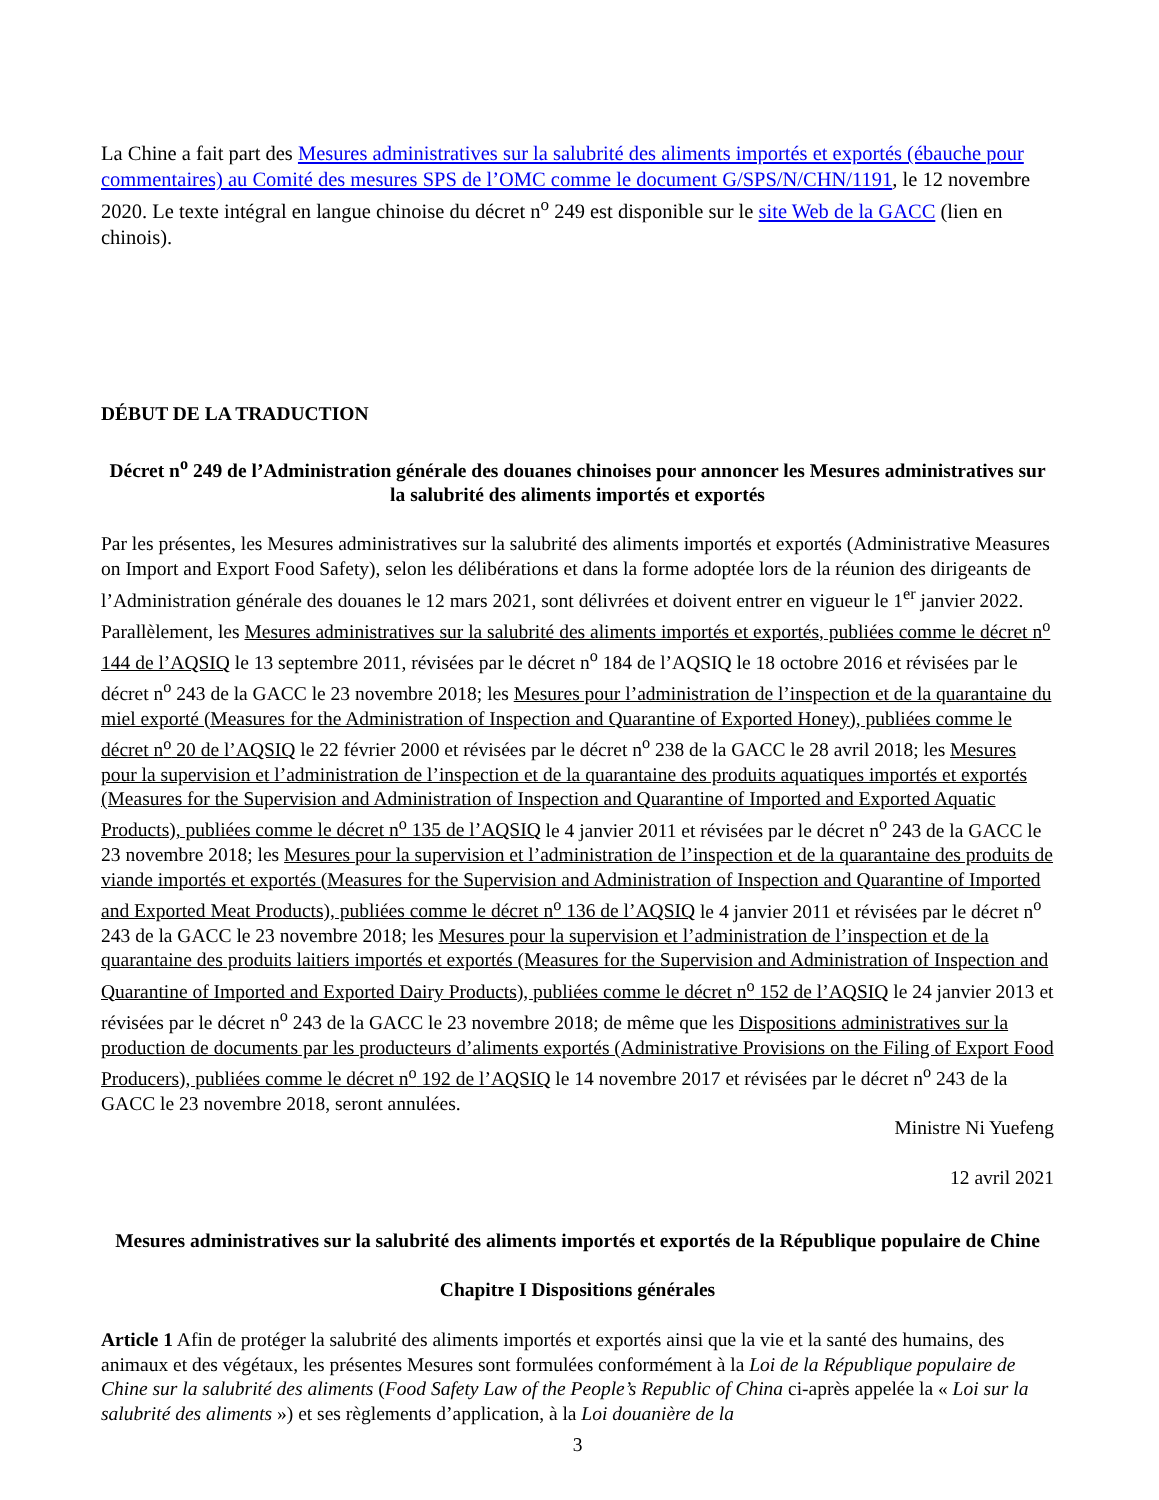La Chine a fait part des Mesures administratives sur la salubrité des aliments importés et exportés (ébauche pour commentaires) au Comité des mesures SPS de l’OMC comme le document G/SPS/N/CHN/1191, le 12 novembre 2020. Le texte intégral en langue chinoise du décret n<sup>o</sup> 249 est disponible sur le site Web de la GACC (lien en chinois).
DÉBUT DE LA TRADUCTION
Décret n<sup>o</sup> 249 de l’Administration générale des douanes chinoises pour annoncer les Mesures administratives sur la salubrité des aliments importés et exportés
Par les présentes, les Mesures administratives sur la salubrité des aliments importés et exportés (Administrative Measures on Import and Export Food Safety), selon les délibérations et dans la forme adoptée lors de la réunion des dirigeants de l’Administration générale des douanes le 12 mars 2021, sont délivrées et doivent entrer en vigueur le 1<sup>er</sup> janvier 2022. Parallèlement, les Mesures administratives sur la salubrité des aliments importés et exportés, publiées comme le décret n<sup>o</sup> 144 de l’AQSIQ le 13 septembre 2011, révisées par le décret n<sup>o</sup> 184 de l’AQSIQ le 18 octobre 2016 et révisées par le décret n<sup>o</sup> 243 de la GACC le 23 novembre 2018; les Mesures pour l’administration de l’inspection et de la quarantaine du miel exporté (Measures for the Administration of Inspection and Quarantine of Exported Honey), publiées comme le décret n<sup>o</sup> 20 de l’AQSIQ le 22 février 2000 et révisées par le décret n<sup>o</sup> 238 de la GACC le 28 avril 2018; les Mesures pour la supervision et l’administration de l’inspection et de la quarantaine des produits aquatiques importés et exportés (Measures for the Supervision and Administration of Inspection and Quarantine of Imported and Exported Aquatic Products), publiées comme le décret n<sup>o</sup> 135 de l’AQSIQ le 4 janvier 2011 et révisées par le décret n<sup>o</sup> 243 de la GACC le 23 novembre 2018; les Mesures pour la supervision et l’administration de l’inspection et de la quarantaine des produits de viande importés et exportés (Measures for the Supervision and Administration of Inspection and Quarantine of Imported and Exported Meat Products), publiées comme le décret n<sup>o</sup> 136 de l’AQSIQ le 4 janvier 2011 et révisées par le décret n<sup>o</sup> 243 de la GACC le 23 novembre 2018; les Mesures pour la supervision et l’administration de l’inspection et de la quarantaine des produits laitiers importés et exportés (Measures for the Supervision and Administration of Inspection and Quarantine of Imported and Exported Dairy Products), publiées comme le décret n<sup>o</sup> 152 de l’AQSIQ le 24 janvier 2013 et révisées par le décret n<sup>o</sup> 243 de la GACC le 23 novembre 2018; de même que les Dispositions administratives sur la production de documents par les producteurs d’aliments exportés (Administrative Provisions on the Filing of Export Food Producers), publiées comme le décret n<sup>o</sup> 192 de l’AQSIQ le 14 novembre 2017 et révisées par le décret n<sup>o</sup> 243 de la GACC le 23 novembre 2018, seront annulées.
Ministre Ni Yuefeng
12 avril 2021
Mesures administratives sur la salubrité des aliments importés et exportés de la République populaire de Chine
Chapitre I Dispositions générales
Article 1 Afin de protéger la salubrité des aliments importés et exportés ainsi que la vie et la santé des humains, des animaux et des végétaux, les présentes Mesures sont formulées conformément à la Loi de la République populaire de Chine sur la salubrité des aliments (Food Safety Law of the People’s Republic of China ci-après appelée la « Loi sur la salubrité des aliments ») et ses règlements d’application, à la Loi douanière de la
3